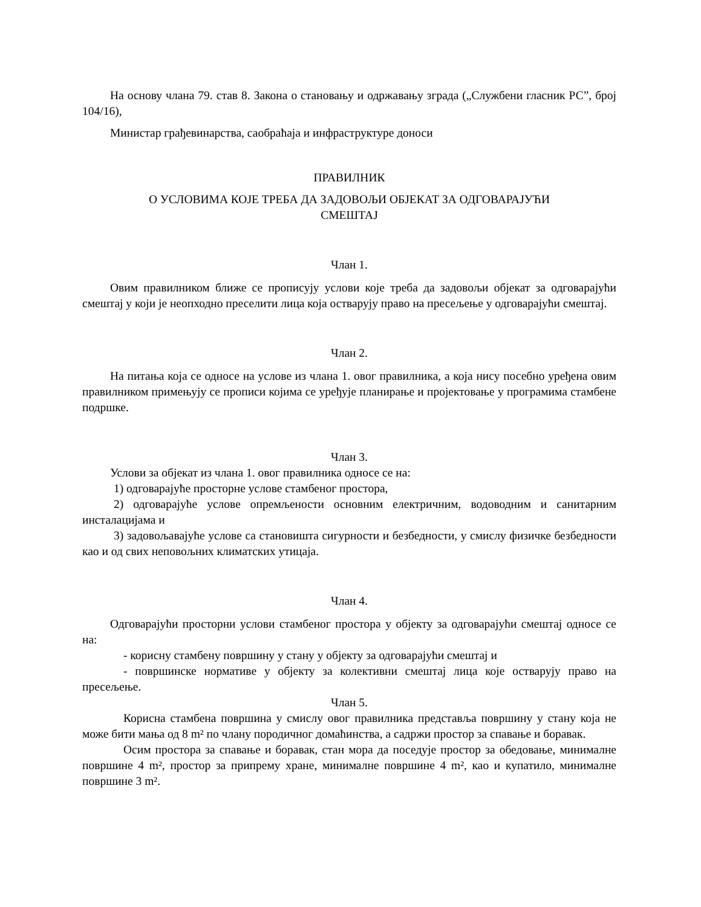На основу члана 79. став 8. Закона о становању и одржавању зграда („Службени гласник РС”, број 104/16),
Министар грађевинарства, саобраћаја и инфраструктуре доноси
ПРАВИЛНИК
О УСЛОВИМА КОЈЕ ТРЕБА ДА ЗАДОВОЉИ ОБЈЕКАТ ЗА ОДГОВАРАЈУЋИ
СМЕШТАЈ
Члан 1.
Овим правилником ближе се прописују услови које треба да задовољи објекат за одговарајући смештај у који је неопходно преселити лица која остварују право на пресељење у одговарајући смештај.
Члан 2.
На питања која се односе на услове из члана 1. овог правилника, а која нису посебно уређена овим правилником примењују се прописи којима се уређује планирање и пројектовање у програмима стамбене подршке.
Члан 3.
Услови за објекат из члана 1. овог правилника односе се на:
1) одговарајуће просторне услове стамбеног простора,
2) одговарајуће услове опремљености основним електричним, водоводним и санитарним инсталацијама и
3) задовољавајуће услове са становишта сигурности и безбедности, у смислу физичке безбедности као и од свих неповољних климатских утицаја.
Члан 4.
Одговарајући просторни услови стамбеног простора у објекту за одговарајући смештај односе се на:
- корисну стамбену површину у стану у објекту за одговарајући смештај и
- површинске нормативе у објекту за колективни смештај лица које остварују право на пресељење.
Члан 5.
Корисна стамбена површина у смислу овог правилника представља површину у стану која не може бити мања од 8 m² по члану породичног домаћинства, а садржи простор за спавање и боравак.
Осим простора за спавање и боравак, стан мора да поседује простор за обедовање, минималне површине 4 m², простор за припрему хране, минималне површине 4 m², као и купатило, минималне површине 3 m².